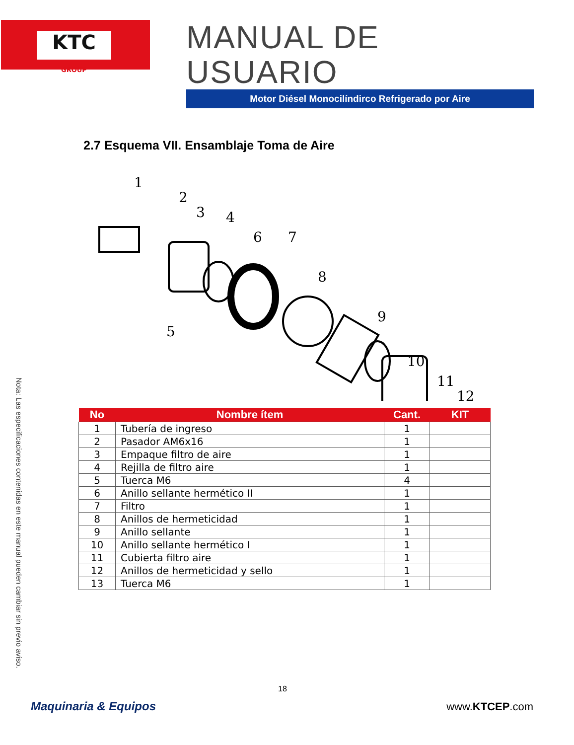KTC
GROUP
MANUAL DE USUARIO
Motor Diésel Monocilíndirco Refrigerado por Aire
2.7 Esquema VII. Ensamblaje Toma de Aire
1
2
3
4
5
6
7
8
9
10
11
12
| No | Nombre ítem | Cant. | KIT |
| --- | --- | --- | --- |
| 1 | Tubería de ingreso | 1 | |
| 2 | Pasador AM6x16 | 1 | |
| 3 | Empaque filtro de aire | 1 | |
| 4 | Rejilla de filtro aire | 1 | |
| 5 | Tuerca M6 | 4 | |
| 6 | Anillo sellante hermético II | 1 | |
| 7 | Filtro | 1 | |
| 8 | Anillos de hermeticidad | 1 | |
| 9 | Anillo sellante | 1 | |
| 10 | Anillo sellante hermético I | 1 | |
| 11 | Cubierta filtro aire | 1 | |
| 12 | Anillos de hermeticidad y sello | 1 | |
| 13 | Tuerca M6 | 1 | |
Nota: Las especificaciones contenidas en este manual pueden cambiar sin previo aviso.
18
Maquinaria & Equipos www.KTCEP.com